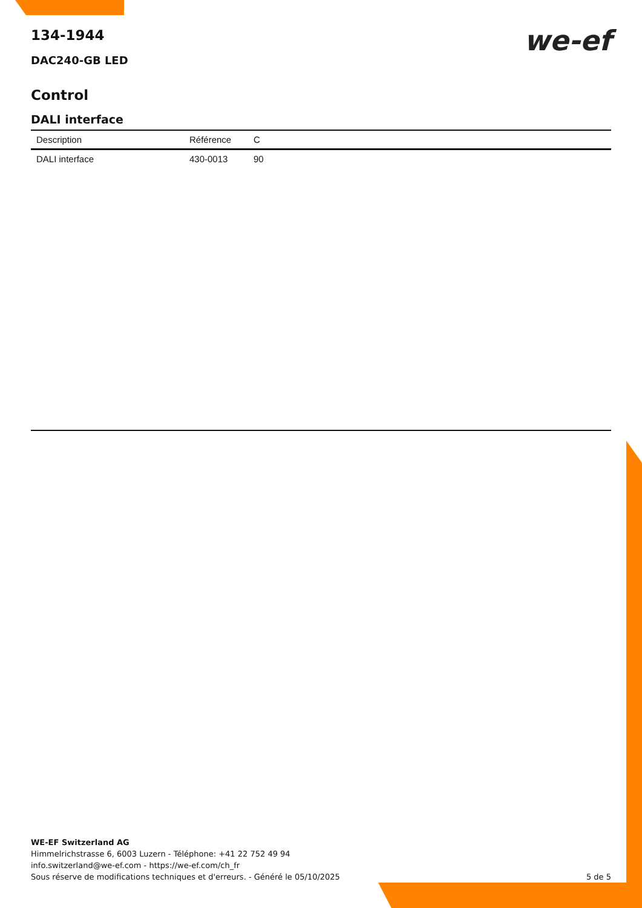we-ef
134-1944
DAC240-GB LED
Control
DALI interface
| Description | Référence | C |
| --- | --- | --- |
| DALI interface | 430-0013 | 90 |
WE-EF Switzerland AG
Himmelrichstrasse 6, 6003 Luzern - Téléphone: +41 22 752 49 94
info.switzerland@we-ef.com - https://we-ef.com/ch_fr
Sous réserve de modifications techniques et d'erreurs. - Généré le 05/10/2025
5 de 5